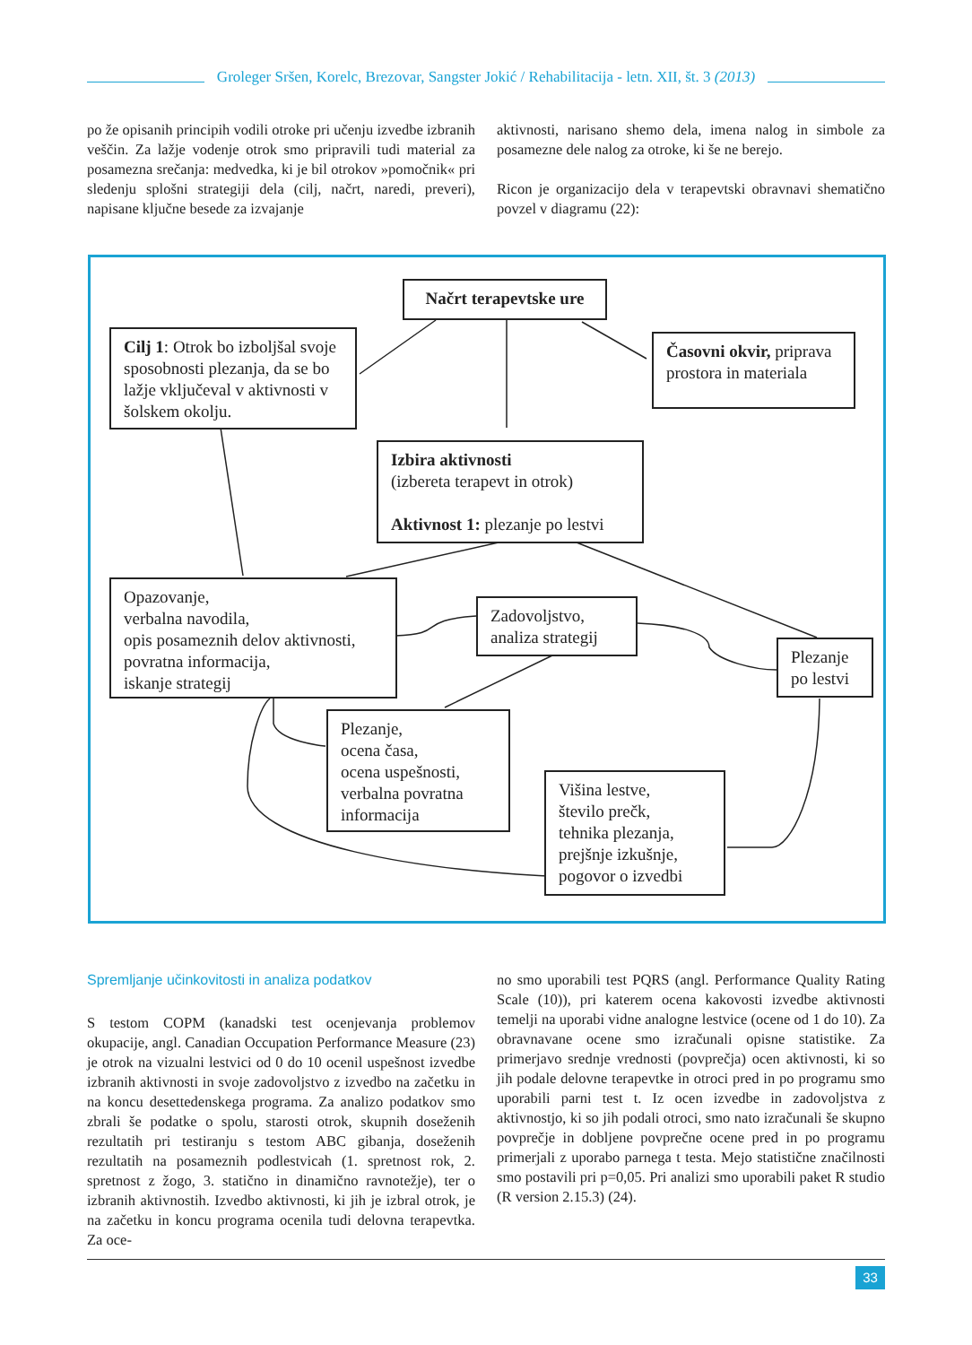Groleger Sršen, Korelc, Brezovar, Sangster Jokić / Rehabilitacija - letn. XII, št. 3 (2013)
po že opisanih principih vodili otroke pri učenju izvedbe izbranih veščin. Za lažje vodenje otrok smo pripravili tudi material za posamezna srečanja: medvedka, ki je bil otrokov »pomočnik« pri sledenju splošni strategiji dela (cilj, načrt, naredi, preveri), napisane ključne besede za izvajanje
aktivnosti, narisano shemo dela, imena nalog in simbole za posamezne dele nalog za otroke, ki še ne berejo.
Ricon je organizacijo dela v terapevtski obravnavi shematično povzel v diagramu (22):
Načrt terapevtske ure
Cilj 1: Otrok bo izboljšal svoje sposobnosti plezanja, da se bo lažje vključeval v aktivnosti v šolskem okolju.
Časovni okvir, priprava prostora in materiala
Izbira aktivnosti
(izbereta terapevt in otrok)
Aktivnost 1: plezanje po lestvi
Opazovanje,
verbalna navodila,
opis posameznih delov aktivnosti,
povratna informacija,
iskanje strategij
Zadovoljstvo, analiza strategij
Plezanje po lestvi
Plezanje,
ocena časa,
ocena uspešnosti,
verbalna povratna informacija
Višina lestve,
število prečk,
tehnika plezanja,
prejšnje izkušnje,
pogovor o izvedbi
Spremljanje učinkovitosti in analiza podatkov
S testom COPM (kanadski test ocenjevanja problemov okupacije, angl. Canadian Occupation Performance Measure (23) je otrok na vizualni lestvici od 0 do 10 ocenil uspešnost izvedbe izbranih aktivnosti in svoje zadovoljstvo z izvedbo na začetku in na koncu desettedenskega programa. Za analizo podatkov smo zbrali še podatke o spolu, starosti otrok, skupnih doseženih rezultatih pri testiranju s testom ABC gibanja, doseženih rezultatih na posameznih podlestvicah (1. spretnost rok, 2. spretnost z žogo, 3. statično in dinamično ravnotežje), ter o izbranih aktivnostih. Izvedbo aktivnosti, ki jih je izbral otrok, je na začetku in koncu programa ocenila tudi delovna terapevtka. Za oce-
no smo uporabili test PQRS (angl. Performance Quality Rating Scale (10)), pri katerem ocena kakovosti izvedbe aktivnosti temelji na uporabi vidne analogne lestvice (ocene od 1 do 10). Za obravnavane ocene smo izračunali opisne statistike. Za primerjavo srednje vrednosti (povprečja) ocen aktivnosti, ki so jih podale delovne terapevtke in otroci pred in po programu smo uporabili parni test t. Iz ocen izvedbe in zadovoljstva z aktivnostjo, ki so jih podali otroci, smo nato izračunali še skupno povprečje in dobljene povprečne ocene pred in po programu primerjali z uporabo parnega t testa. Mejo statistične značilnosti smo postavili pri p=0,05. Pri analizi smo uporabili paket R studio (R version 2.15.3) (24).
33